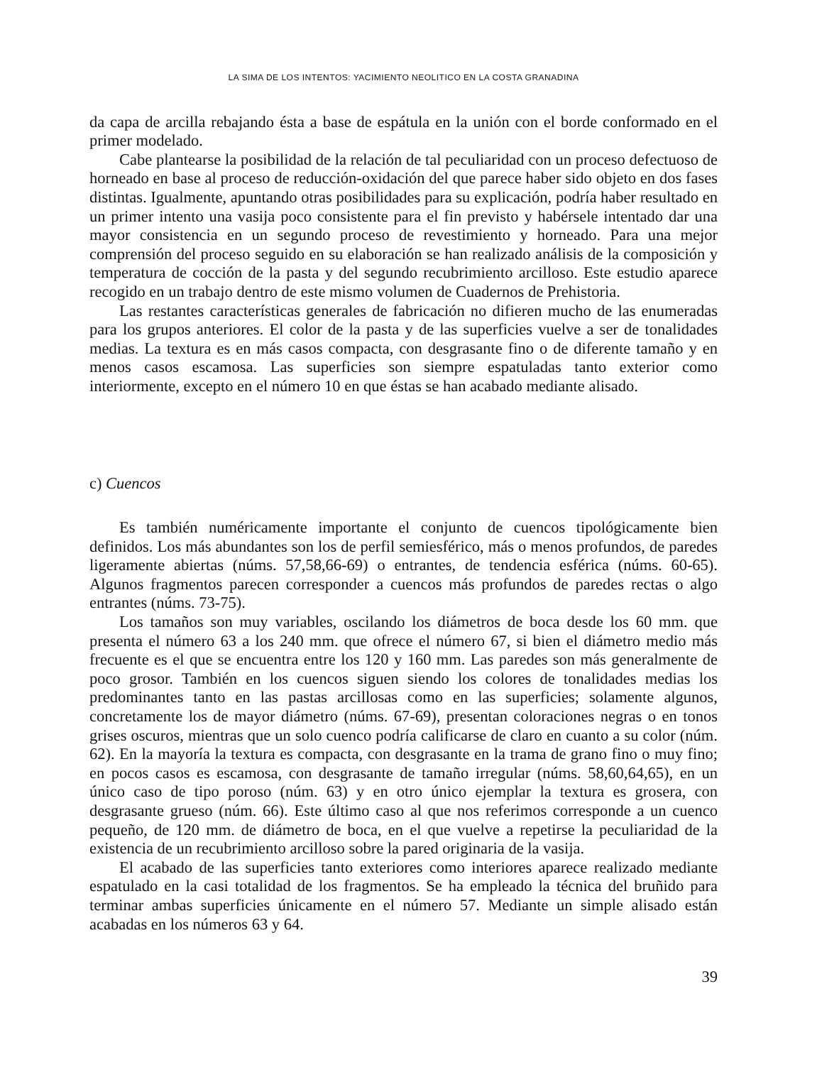LA SIMA DE LOS INTENTOS: YACIMIENTO NEOLITICO EN LA COSTA GRANADINA
da capa de arcilla rebajando ésta a base de espátula en la unión con el borde conformado en el primer modelado.
Cabe plantearse la posibilidad de la relación de tal peculiaridad con un proceso defectuoso de horneado en base al proceso de reducción-oxidación del que parece haber sido objeto en dos fases distintas. Igualmente, apuntando otras posibilidades para su explicación, podría haber resultado en un primer intento una vasija poco consistente para el fin previsto y habérsele intentado dar una mayor consistencia en un segundo proceso de revestimiento y horneado. Para una mejor comprensión del proceso seguido en su elaboración se han realizado análisis de la composición y temperatura de cocción de la pasta y del segundo recubrimiento arcilloso. Este estudio aparece recogido en un trabajo dentro de este mismo volumen de Cuadernos de Prehistoria.
Las restantes características generales de fabricación no difieren mucho de las enumeradas para los grupos anteriores. El color de la pasta y de las superficies vuelve a ser de tonalidades medias. La textura es en más casos compacta, con desgrasante fino o de diferente tamaño y en menos casos escamosa. Las superficies son siempre espatuladas tanto exterior como interiormente, excepto en el número 10 en que éstas se han acabado mediante alisado.
c) Cuencos
Es también numéricamente importante el conjunto de cuencos tipológicamente bien definidos. Los más abundantes son los de perfil semiesférico, más o menos profundos, de paredes ligeramente abiertas (núms. 57,58,66-69) o entrantes, de tendencia esférica (núms. 60-65). Algunos fragmentos parecen corresponder a cuencos más profundos de paredes rectas o algo entrantes (núms. 73-75).
Los tamaños son muy variables, oscilando los diámetros de boca desde los 60 mm. que presenta el número 63 a los 240 mm. que ofrece el número 67, si bien el diámetro medio más frecuente es el que se encuentra entre los 120 y 160 mm. Las paredes son más generalmente de poco grosor. También en los cuencos siguen siendo los colores de tonalidades medias los predominantes tanto en las pastas arcillosas como en las superficies; solamente algunos, concretamente los de mayor diámetro (núms. 67-69), presentan coloraciones negras o en tonos grises oscuros, mientras que un solo cuenco podría calificarse de claro en cuanto a su color (núm. 62). En la mayoría la textura es compacta, con desgrasante en la trama de grano fino o muy fino; en pocos casos es escamosa, con desgrasante de tamaño irregular (núms. 58,60,64,65), en un único caso de tipo poroso (núm. 63) y en otro único ejemplar la textura es grosera, con desgrasante grueso (núm. 66). Este último caso al que nos referimos corresponde a un cuenco pequeño, de 120 mm. de diámetro de boca, en el que vuelve a repetirse la peculiaridad de la existencia de un recubrimiento arcilloso sobre la pared originaria de la vasija.
El acabado de las superficies tanto exteriores como interiores aparece realizado mediante espatulado en la casi totalidad de los fragmentos. Se ha empleado la técnica del bruñido para terminar ambas superficies únicamente en el número 57. Mediante un simple alisado están acabadas en los números 63 y 64.
39